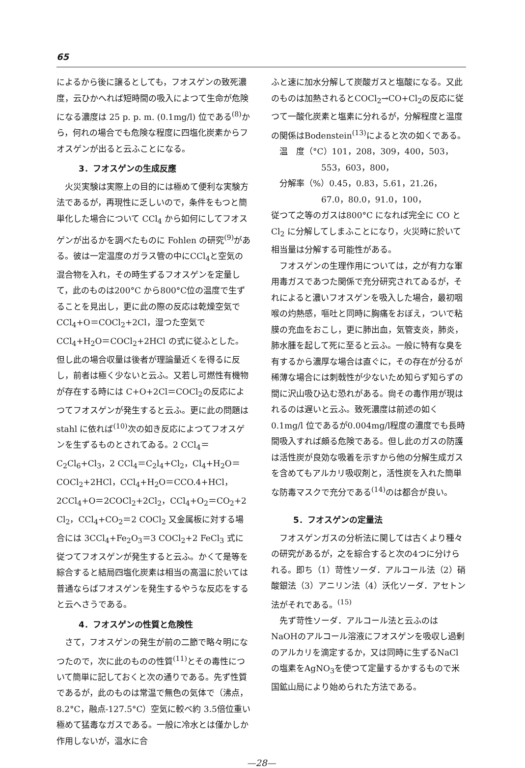65
によるから後に譲るとしても，フオスゲンの致死濃度，云ひかへれば短時間の吸入によつて生命が危険になる濃度は 25 p. p. m. (0.1mg/l) 位である<sup>(8)</sup>から，何れの場合でも危険な程度に四塩化炭素からフオスゲンが出ると云ふことになる。
3．フオスゲンの生成反應
火災実験は実際上の目的には極めて便利な実験方法であるが，再現性に乏しいので，条件をもつと簡単化した場合について CCl<sub>4</sub> から如何にしてフオスゲンが出るかを調べたものに Fohlen の研究<sup>(9)</sup>がある。彼は一定温度のガラス管の中にCCl<sub>4</sub>と空気の混合物を入れ，その時生ずるフオスゲンを定量して，此のものは200°C から800°C位の温度で生ずることを見出し，更に此の際の反応は乾燥空気でCCl<sub>4</sub>+O＝COCl<sub>2</sub>+2Cl，湿つた空気で CCl<sub>4</sub>+H<sub>2</sub>O＝COCl<sub>2</sub>+2HCl の式に従ふとした。但し此の場合収量は後者が理論量近くを得るに反し，前者は極く少ないと云ふ。又若し可燃性有機物が存在する時には C+O+2Cl＝COCl<sub>2</sub>の反応によつてフオスゲンが発生すると云ふ。更に此の問題は stahl に依れば<sup>(10)</sup>次の如き反応によつてフオスゲンを生ずるものとされてゐる。2 CCl<sub>4</sub>＝C<sub>2</sub>Cl<sub>6</sub>+Cl<sub>3</sub>，2 CCl<sub>4</sub>＝C<sub>2</sub>l<sub>4</sub>+Cl<sub>2</sub>，Cl<sub>4</sub>+H<sub>2</sub>O＝COCl<sub>2</sub>+2HCl，CCl<sub>4</sub>+H<sub>2</sub>O＝CCO.4+HCl，2CCl<sub>4</sub>+O＝2COCl<sub>2</sub>+2Cl<sub>2</sub>，CCl<sub>4</sub>+O<sub>2</sub>＝CO<sub>2</sub>+2 Cl<sub>2</sub>，CCl<sub>4</sub>+CO<sub>2</sub>＝2 COCl<sub>2</sub> 又金属板に対する場合には 3CCl<sub>4</sub>+Fe<sub>2</sub>O<sub>3</sub>＝3 COCl<sub>2</sub>+2 FeCl<sub>3</sub> 式に従つてフオスゲンが発生すると云ふ。かくて是等を綜合すると結局四塩化炭素は相当の高温に於いては普通ならばフオスゲンを発生するやうな反応をすると云へさうである。
4．フオスゲンの性質と危険性
さて，フオスゲンの発生が前の二節で略々明になつたので，次に此のものの性質<sup>(11)</sup>とその毒性について簡単に記しておくと次の通りである。先ず性質であるが，此のものは常温で無色の気体で（沸点，8.2°C，融点-127.5°C）空気に較べ約 3.5倍位重い極めて猛毒なガスである。一般に冷水とは僅かしか作用しないが，温水に合
ふと速に加水分解して炭酸ガスと塩酸になる。又此のものは加熱されるとCOCl<sub>2</sub>→CO+Cl<sub>2</sub>の反応に従つて一酸化炭素と塩素に分れるが，分解程度と温度の関係はBodenstein<sup>(13)</sup>によると次の如くである。
温　度（°C）101，208，309，400，503，
　　　　　　553，603，800，
分解率（%）0.45，0.83，5.61，21.26，
　　　　　　67.0，80.0，91.0，100，
従つて之等のガスは800°C になれば完全に CO と Cl<sub>2</sub> に分解してしまふことになり，火災時に於いて相当量は分解する可能性がある。
フオスゲンの生理作用については，之が有力な軍用毒ガスであつた関係で充分研究されてゐるが，それによると濃いフオスゲンを吸入した場合，最初咽喉の灼熱感，嘔吐と同時に胸痛をおぼえ，ついで粘膜の充血をおこし，更に肺出血，気管支炎，肺炎，肺水腫を起して死に至ると云ふ。一般に特有な臭を有するから濃厚な場合は直ぐに，その存在が分るが稀薄な場合には刺戟性が少ないため知らず知らずの間に沢山吸ひ込む恐れがある。尙その毒作用が現はれるのは遅いと云ふ。致死濃度は前述の如く 0.1mg/l 位であるが0.004mg/l程度の濃度でも長時間吸入すれば頗る危険である。但し此のガスの防護は活性炭が良効な吸着を示すから他の分解生成ガスを含めてもアルカリ吸収剤と，活性炭を入れた簡単な防毒マスクで充分である<sup>(14)</sup>のは都合が良い。
5．フオスゲンの定量法
フオスゲンガスの分析法に関しては古くより種々の研究があるが，之を綜合すると次の4つに分けられる。即ち（1）苛性ソーダ．アルコール法（2）硝酸銀法（3）アニリン法（4）沃化ソーダ．アセトン法がそれである。<sup>(15)</sup>
先ず苛性ソーダ．アルコール法と云ふのは NaOHのアルコール溶液にフオスゲンを吸収し過剰のアルカリを滴定するか，又は同時に生ずるNaClの塩素をAgNO<sub>3</sub>を使つて定量するかするもので米国鉱山局により始められた方法である。
—28—